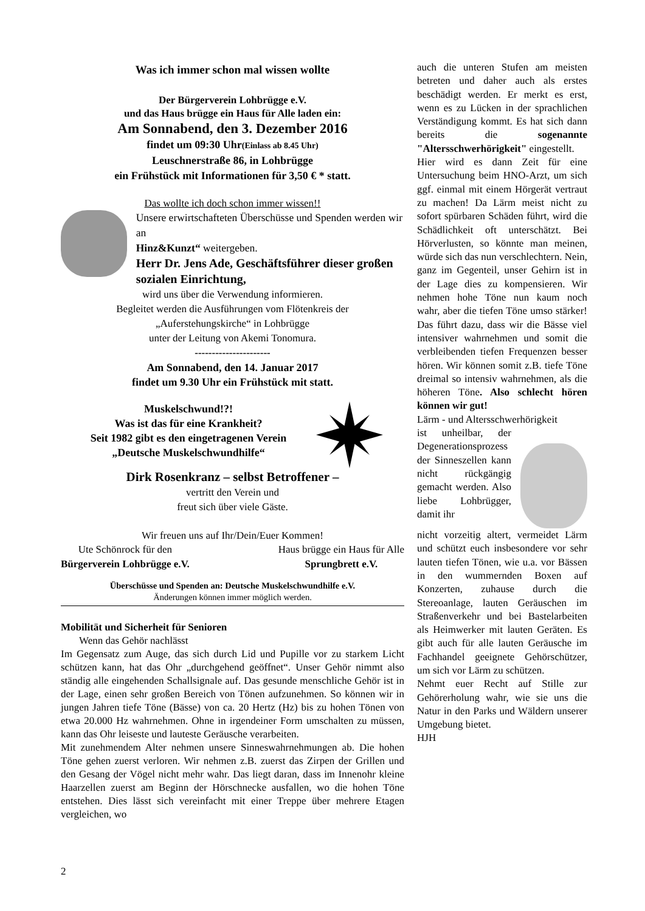Was ich immer schon mal wissen wollte
Der Bürgerverein Lohbrügge e.V.
und das Haus brügge ein Haus für Alle laden ein:
Am Sonnabend, den 3. Dezember 2016
findet um 09:30 Uhr(Einlass ab 8.45 Uhr)
Leuschnerstraße 86, in Lohbrügge
ein Frühstück mit Informationen für 3,50 € * statt.
Das wollte ich doch schon immer wissen!!
Unsere erwirtschafteten Überschüsse und Spenden werden wir an
Hinz&Kunzt“ weitergeben.
Herr Dr. Jens Ade, Geschäftsführer dieser großen sozialen Einrichtung,
wird uns über die Verwendung informieren.
Begleitet werden die Ausführungen vom Flötenkreis der
„Auferstehungskirche“ in Lohbrügge
unter der Leitung von Akemi Tonomura.
----------------------
Am Sonnabend, den 14. Januar 2017
findet um 9.30 Uhr ein Frühstück mit statt.
Muskelschwund!?!
Was ist das für eine Krankheit?
Seit 1982 gibt es den eingetragenen Verein
„Deutsche Muskelschwundhilfe“
Dirk Rosenkranz – selbst Betroffener –
vertritt den Verein und
freut sich über viele Gäste.
Wir freuen uns auf Ihr/Dein/Euer Kommen!
Ute Schönrock für den
Bürgerverein Lohbrügge e.V.
Haus brügge ein Haus für Alle
Sprungbrett e.V.
Überschüsse und Spenden an: Deutsche Muskelschwundhilfe e.V.
Änderungen können immer möglich werden.
Mobilität und Sicherheit für Senioren
Wenn das Gehör nachlässt
Im Gegensatz zum Auge, das sich durch Lid und Pupille vor zu starkem Licht schützen kann, hat das Ohr „durchgehend geöffnet“. Unser Gehör nimmt also ständig alle eingehenden Schallsignale auf. Das gesunde menschliche Gehör ist in der Lage, einen sehr großen Bereich von Tönen aufzunehmen. So können wir in jungen Jahren tiefe Töne (Bässe) von ca. 20 Hertz (Hz) bis zu hohen Tönen von etwa 20.000 Hz wahrnehmen. Ohne in irgendeiner Form umschalten zu müssen, kann das Ohr leiseste und lauteste Geräusche verarbeiten.
Mit zunehmendem Alter nehmen unsere Sinneswahrnehmungen ab. Die hohen Töne gehen zuerst verloren. Wir nehmen z.B. zuerst das Zirpen der Grillen und den Gesang der Vögel nicht mehr wahr. Das liegt daran, dass im Innenohr kleine Haarzellen zuerst am Beginn der Hörschnecke ausfallen, wo die hohen Töne entstehen. Dies lässt sich vereinfacht mit einer Treppe über mehrere Etagen vergleichen, wo
auch die unteren Stufen am meisten betreten und daher auch als erstes beschädigt werden. Er merkt es erst, wenn es zu Lücken in der sprachlichen Verständigung kommt. Es hat sich dann bereits die sogenannte "Altersschwerhörigkeit" eingestellt.
Hier wird es dann Zeit für eine Untersuchung beim HNO-Arzt, um sich ggf. einmal mit einem Hörgerät vertraut zu machen! Da Lärm meist nicht zu sofort spürbaren Schäden führt, wird die Schädlichkeit oft unterschätzt. Bei Hörverlusten, so könnte man meinen, würde sich das nun verschlechtern. Nein, ganz im Gegenteil, unser Gehirn ist in der Lage dies zu kompensieren. Wir nehmen hohe Töne nun kaum noch wahr, aber die tiefen Töne umso stärker! Das führt dazu, dass wir die Bässe viel intensiver wahrnehmen und somit die verbleibenden tiefen Frequenzen besser hören. Wir können somit z.B. tiefe Töne dreimal so intensiv wahrnehmen, als die höheren Töne. Also schlecht hören können wir gut!
Lärm - und Altersschwerhörigkeit
ist unheilbar, der Degenerationsprozess der Sinneszellen kann nicht rückgängig gemacht werden. Also liebe Lohbrügger, damit ihr
nicht vorzeitig altert, vermeidet Lärm und schützt euch insbesondere vor sehr lauten tiefen Tönen, wie u.a. vor Bässen in den wummernden Boxen auf Konzerten, zuhause durch die Stereoanlage, lauten Geräuschen im Straßenverkehr und bei Bastelarbeiten als Heimwerker mit lauten Geräten. Es gibt auch für alle lauten Geräusche im Fachhandel geeignete Gehörschützer, um sich vor Lärm zu schützen.
Nehmt euer Recht auf Stille zur Gehörerholung wahr, wie sie uns die Natur in den Parks und Wäldern unserer Umgebung bietet.
HJH
2